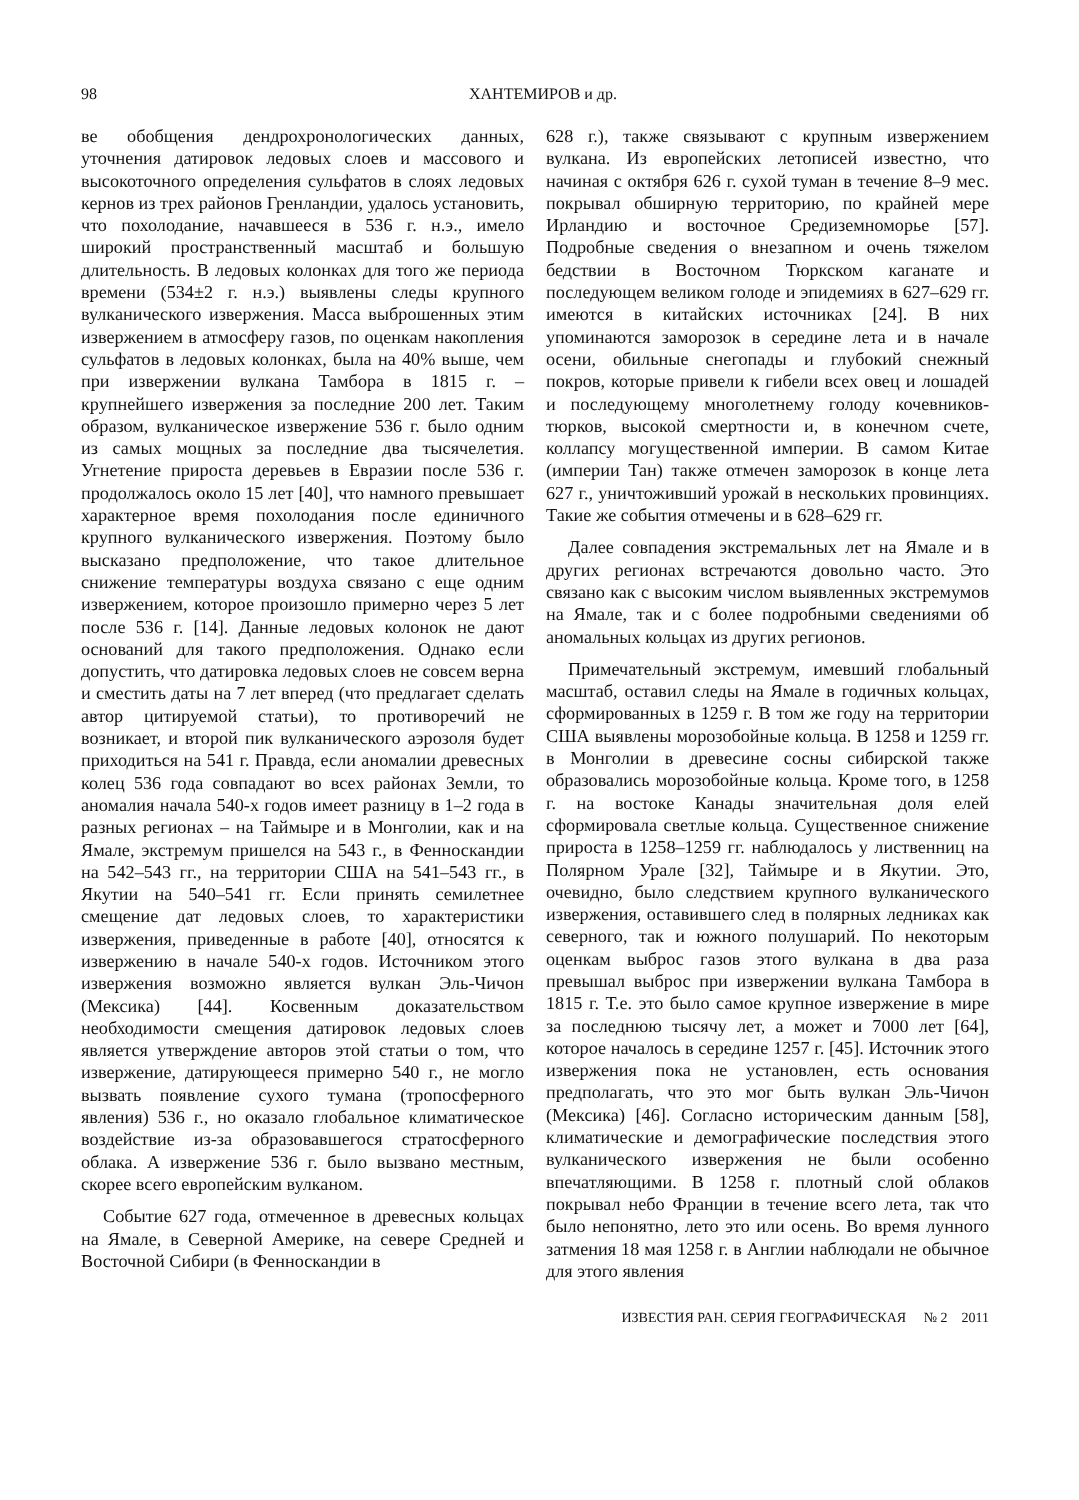98 ХАНТЕМИРОВ и др.
ве обобщения дендрохронологических данных, уточнения датировок ледовых слоев и массового и высокоточного определения сульфатов в слоях ледовых кернов из трех районов Гренландии, удалось установить, что похолодание, начавшееся в 536 г. н.э., имело широкий пространственный масштаб и большую длительность. В ледовых колонках для того же периода времени (534±2 г. н.э.) выявлены следы крупного вулканического извержения. Масса выброшенных этим извержением в атмосферу газов, по оценкам накопления сульфатов в ледовых колонках, была на 40% выше, чем при извержении вулкана Тамбора в 1815 г. – крупнейшего извержения за последние 200 лет. Таким образом, вулканическое извержение 536 г. было одним из самых мощных за последние два тысячелетия. Угнетение прироста деревьев в Евразии после 536 г. продолжалось около 15 лет [40], что намного превышает характерное время похолодания после единичного крупного вулканического извержения. Поэтому было высказано предположение, что такое длительное снижение температуры воздуха связано с еще одним извержением, которое произошло примерно через 5 лет после 536 г. [14]. Данные ледовых колонок не дают оснований для такого предположения. Однако если допустить, что датировка ледовых слоев не совсем верна и сместить даты на 7 лет вперед (что предлагает сделать автор цитируемой статьи), то противоречий не возникает, и второй пик вулканического аэрозоля будет приходиться на 541 г. Правда, если аномалии древесных колец 536 года совпадают во всех районах Земли, то аномалия начала 540-х годов имеет разницу в 1–2 года в разных регионах – на Таймыре и в Монголии, как и на Ямале, экстремум пришелся на 543 г., в Фенноскандии на 542–543 гг., на территории США на 541–543 гг., в Якутии на 540–541 гг. Если принять семилетнее смещение дат ледовых слоев, то характеристики извержения, приведенные в работе [40], относятся к извержению в начале 540-х годов. Источником этого извержения возможно является вулкан Эль-Чичон (Мексика) [44]. Косвенным доказательством необходимости смещения датировок ледовых слоев является утверждение авторов этой статьи о том, что извержение, датирующееся примерно 540 г., не могло вызвать появление сухого тумана (тропосферного явления) 536 г., но оказало глобальное климатическое воздействие из-за образовавшегося стратосферного облака. А извержение 536 г. было вызвано местным, скорее всего европейским вулканом.
Событие 627 года, отмеченное в древесных кольцах на Ямале, в Северной Америке, на севере Средней и Восточной Сибири (в Фенноскандии в
628 г.), также связывают с крупным извержением вулкана. Из европейских летописей известно, что начиная с октября 626 г. сухой туман в течение 8–9 мес. покрывал обширную территорию, по крайней мере Ирландию и восточное Средиземноморье [57]. Подробные сведения о внезапном и очень тяжелом бедствии в Восточном Тюркском каганате и последующем великом голоде и эпидемиях в 627–629 гг. имеются в китайских источниках [24]. В них упоминаются заморозок в середине лета и в начале осени, обильные снегопады и глубокий снежный покров, которые привели к гибели всех овец и лошадей и последующему многолетнему голоду кочевников-тюрков, высокой смертности и, в конечном счете, коллапсу могущественной империи. В самом Китае (империи Тан) также отмечен заморозок в конце лета 627 г., уничтоживший урожай в нескольких провинциях. Такие же события отмечены и в 628–629 гг.
Далее совпадения экстремальных лет на Ямале и в других регионах встречаются довольно часто. Это связано как с высоким числом выявленных экстремумов на Ямале, так и с более подробными сведениями об аномальных кольцах из других регионов.
Примечательный экстремум, имевший глобальный масштаб, оставил следы на Ямале в годичных кольцах, сформированных в 1259 г. В том же году на территории США выявлены морозобойные кольца. В 1258 и 1259 гг. в Монголии в древесине сосны сибирской также образовались морозобойные кольца. Кроме того, в 1258 г. на востоке Канады значительная доля елей сформировала светлые кольца. Существенное снижение прироста в 1258–1259 гг. наблюдалось у лиственниц на Полярном Урале [32], Таймыре и в Якутии. Это, очевидно, было следствием крупного вулканического извержения, оставившего след в полярных ледниках как северного, так и южного полушарий. По некоторым оценкам выброс газов этого вулкана в два раза превышал выброс при извержении вулкана Тамбора в 1815 г. Т.е. это было самое крупное извержение в мире за последнюю тысячу лет, а может и 7000 лет [64], которое началось в середине 1257 г. [45]. Источник этого извержения пока не установлен, есть основания предполагать, что это мог быть вулкан Эль-Чичон (Мексика) [46]. Согласно историческим данным [58], климатические и демографические последствия этого вулканического извержения не были особенно впечатляющими. В 1258 г. плотный слой облаков покрывал небо Франции в течение всего лета, так что было непонятно, лето это или осень. Во время лунного затмения 18 мая 1258 г. в Англии наблюдали не обычное для этого явления
ИЗВЕСТИЯ РАН. СЕРИЯ ГЕОГРАФИЧЕСКАЯ № 2 2011